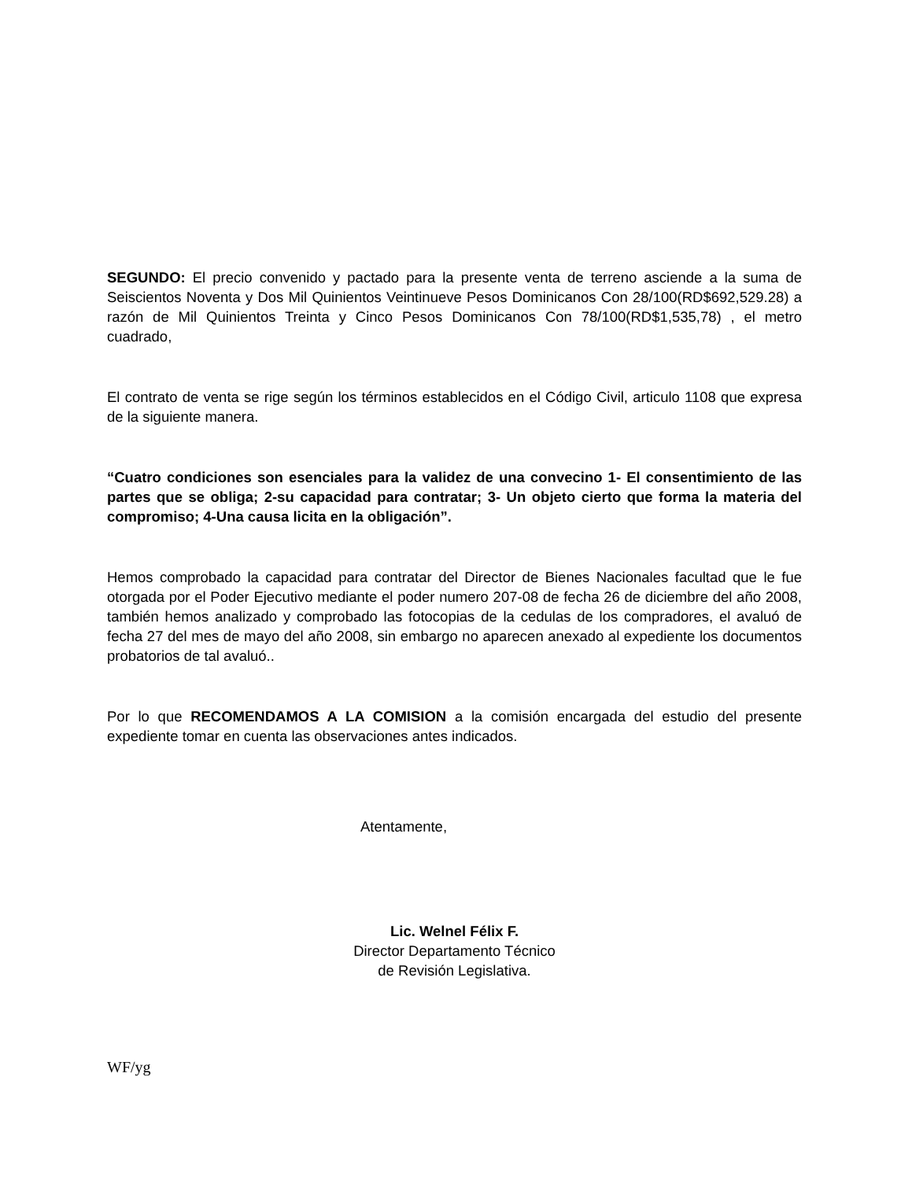SEGUNDO: El precio convenido y pactado para la presente venta de terreno asciende a la suma de Seiscientos Noventa y Dos Mil Quinientos Veintinueve Pesos Dominicanos Con 28/100(RD$692,529.28) a razón de Mil Quinientos Treinta y Cinco Pesos Dominicanos Con 78/100(RD$1,535,78) , el metro cuadrado,
El contrato de venta se rige según los términos establecidos en el Código Civil, articulo 1108 que expresa de la siguiente manera.
“Cuatro condiciones son esenciales para la validez de una convecino 1- El consentimiento de las partes que se obliga; 2-su capacidad para contratar; 3- Un objeto cierto que forma la materia del compromiso; 4-Una causa licita en la obligación”.
Hemos comprobado la capacidad para contratar del Director de Bienes Nacionales facultad que le fue otorgada por el Poder Ejecutivo mediante el poder numero 207-08 de fecha 26 de diciembre del año 2008, también hemos analizado y comprobado las fotocopias de la cedulas de los compradores, el avaluó de fecha 27 del mes de mayo del año 2008, sin embargo no aparecen anexado al expediente los documentos probatorios de tal avaluó..
Por lo que RECOMENDAMOS A LA COMISION a la comisión encargada del estudio del presente expediente tomar en cuenta las observaciones antes indicados.
Atentamente,
Lic. Welnel Félix F.
Director Departamento Técnico
de Revisión Legislativa.
WF/yg